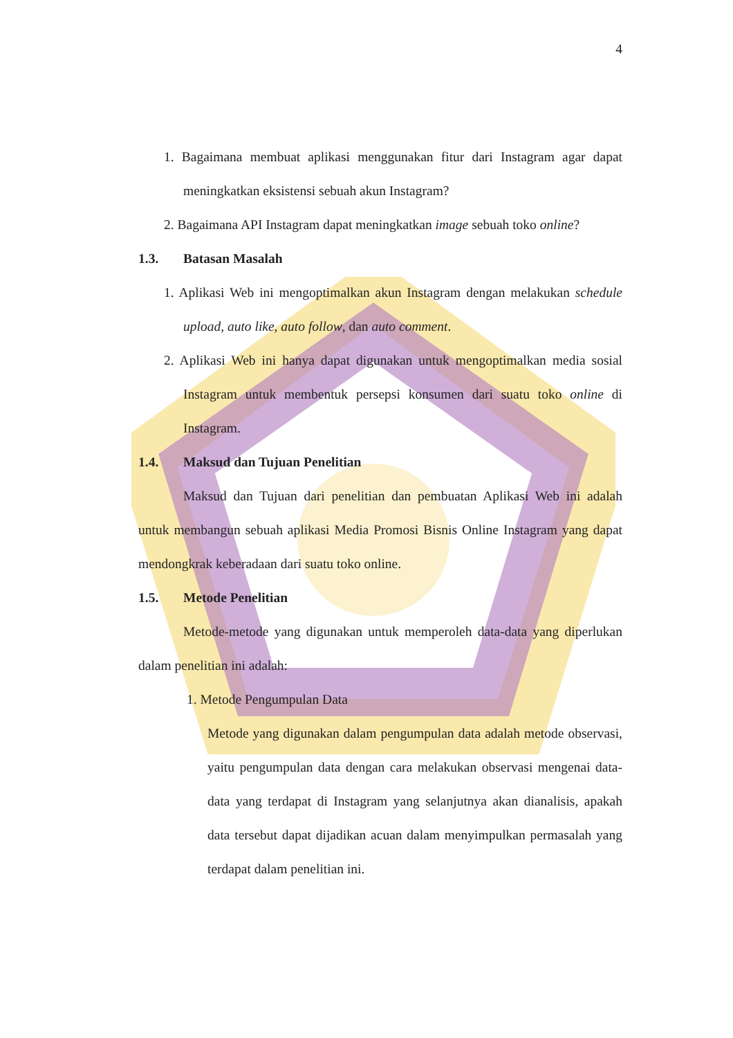4
1. Bagaimana membuat aplikasi menggunakan fitur dari Instagram agar dapat meningkatkan eksistensi sebuah akun Instagram?
2. Bagaimana API Instagram dapat meningkatkan image sebuah toko online?
1.3. Batasan Masalah
1. Aplikasi Web ini mengoptimalkan akun Instagram dengan melakukan schedule upload, auto like, auto follow, dan auto comment.
2. Aplikasi Web ini hanya dapat digunakan untuk mengoptimalkan media sosial Instagram untuk membentuk persepsi konsumen dari suatu toko online di Instagram.
1.4. Maksud dan Tujuan Penelitian
Maksud dan Tujuan dari penelitian dan pembuatan Aplikasi Web ini adalah untuk membangun sebuah aplikasi Media Promosi Bisnis Online Instagram yang dapat mendongkrak keberadaan dari suatu toko online.
1.5. Metode Penelitian
Metode-metode yang digunakan untuk memperoleh data-data yang diperlukan dalam penelitian ini adalah:
1. Metode Pengumpulan Data
Metode yang digunakan dalam pengumpulan data adalah metode observasi, yaitu pengumpulan data dengan cara melakukan observasi mengenai data-data yang terdapat di Instagram yang selanjutnya akan dianalisis, apakah data tersebut dapat dijadikan acuan dalam menyimpulkan permasalah yang terdapat dalam penelitian ini.